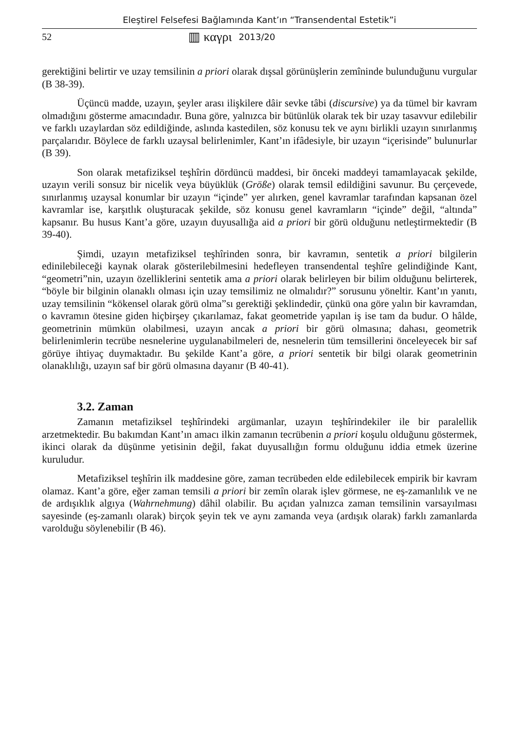Eleştirel Felsefesi Bağlamında Kant’ın “Transendental Estetik”i
52 ▥ καγρι 2013/20
gerektiğini belirtir ve uzay temsilinin a priori olarak dışsal görünüşlerin zemîninde bulunduğunu vurgular (B 38-39).
Üçüncü madde, uzayın, şeyler arası ilişkilere dâir sevke tâbi (discursive) ya da tümel bir kavram olmadığını gösterme amacındadır. Buna göre, yalnızca bir bütünlük olarak tek bir uzay tasavvur edilebilir ve farklı uzaylardan söz edildiğinde, aslında kastedilen, söz konusu tek ve aynı birlikli uzayın sınırlanmış parçalarıdır. Böylece de farklı uzaysal belirlenimler, Kant’ın ifâdesiyle, bir uzayın “içerisinde” bulunurlar (B 39).
Son olarak metafiziksel teşhîrin dördüncü maddesi, bir önceki maddeyi tamamlayacak şekilde, uzayın verili sonsuz bir nicelik veya büyüklük (Größe) olarak temsil edildiğini savunur. Bu çerçevede, sınırlanmış uzaysal konumlar bir uzayın “içinde” yer alırken, genel kavramlar tarafından kapsanan özel kavramlar ise, karşıtlık oluşturacak şekilde, söz konusu genel kavramların “içinde” değil, “altında” kapsanır. Bu husus Kant’a göre, uzayın duyusallığa aid a priori bir görü olduğunu netleştirmektedir (B 39-40).
Şimdi, uzayın metafiziksel teşhîrinden sonra, bir kavramın, sentetik a priori bilgilerin edinilebileceği kaynak olarak gösterilebilmesini hedefleyen transendental teşhîre gelindiğinde Kant, “geometri”nin, uzayın özelliklerini sentetik ama a priori olarak belirleyen bir bilim olduğunu belirterek, “böyle bir bilginin olanaklı olması için uzay temsilimiz ne olmalıdır?” sorusunu yöneltir. Kant’ın yanıtı, uzay temsilinin “kökensel olarak görü olma”sı gerektiği şeklindedir, çünkü ona göre yalın bir kavramdan, o kavramın ötesine giden hiçbirşey çıkarılamaz, fakat geometride yapılan iş ise tam da budur. O hâlde, geometrinin mümkün olabilmesi, uzayın ancak a priori bir görü olmasına; dahası, geometrik belirlenimlerin tecrübe nesnelerine uygulanabilmeleri de, nesnelerin tüm temsillerini önceleyecek bir saf görüye ihtiyaç duymaktadır. Bu şekilde Kant’a göre, a priori sentetik bir bilgi olarak geometrinin olanaklılığı, uzayın saf bir görü olmasına dayanır (B 40-41).
3.2. Zaman
Zamanın metafiziksel teşhîrindeki argümanlar, uzayın teşhîrindekiler ile bir paralellik arzetmektedir. Bu bakımdan Kant’ın amacı ilkin zamanın tecrübenin a priori koşulu olduğunu göstermek, ikinci olarak da düşünme yetisinin değil, fakat duyusallığın formu olduğunu iddia etmek üzerine kuruludur.
Metafiziksel teşhîrin ilk maddesine göre, zaman tecrübeden elde edilebilecek empirik bir kavram olamaz. Kant’a göre, eğer zaman temsili a priori bir zemîn olarak işlev görmese, ne eş-zamanlılık ve ne de ardışıklık algıya (Wahrnehmung) dâhil olabilir. Bu açıdan yalnızca zaman temsilinin varsayılması sayesinde (eş-zamanlı olarak) birçok şeyin tek ve aynı zamanda veya (ardışık olarak) farklı zamanlarda varolduğu söylenebilir (B 46).